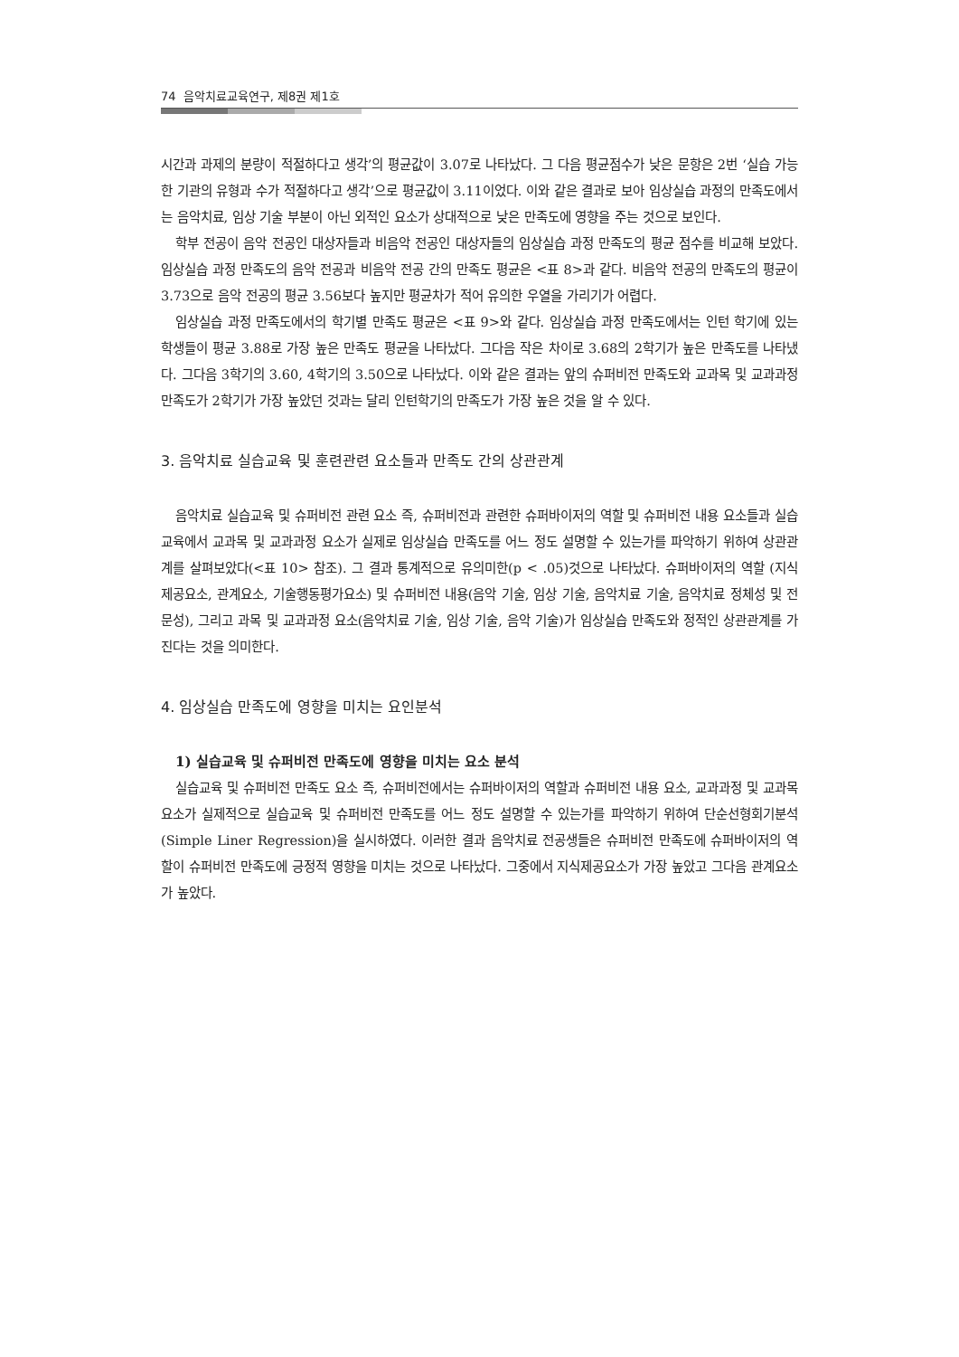74 음악치료교육연구, 제8권 제1호
시간과 과제의 분량이 적절하다고 생각’의 평균값이 3.07로 나타났다. 그 다음 평균점수가 낮은 문항은 2번 ‘실습 가능한 기관의 유형과 수가 적절하다고 생각’으로 평균값이 3.11이었다. 이와 같은 결과로 보아 임상실습 과정의 만족도에서는 음악치료, 임상 기술 부분이 아닌 외적인 요소가 상대적으로 낮은 만족도에 영향을 주는 것으로 보인다.
학부 전공이 음악 전공인 대상자들과 비음악 전공인 대상자들의 임상실습 과정 만족도의 평균 점수를 비교해 보았다. 임상실습 과정 만족도의 음악 전공과 비음악 전공 간의 만족도 평균은 <표 8>과 같다. 비음악 전공의 만족도의 평균이 3.73으로 음악 전공의 평균 3.56보다 높지만 평균차가 적어 유의한 우열을 가리기가 어렵다.
임상실습 과정 만족도에서의 학기별 만족도 평균은 <표 9>와 같다. 임상실습 과정 만족도에서는 인턴 학기에 있는 학생들이 평균 3.88로 가장 높은 만족도 평균을 나타났다. 그다음 작은 차이로 3.68의 2학기가 높은 만족도를 나타냈다. 그다음 3학기의 3.60, 4학기의 3.50으로 나타났다. 이와 같은 결과는 앞의 슈퍼비전 만족도와 교과목 및 교과과정 만족도가 2학기가 가장 높았던 것과는 달리 인턴학기의 만족도가 가장 높은 것을 알 수 있다.
3. 음악치료 실습교육 및 훈련관련 요소들과 만족도 간의 상관관계
음악치료 실습교육 및 슈퍼비전 관련 요소 즉, 슈퍼비전과 관련한 슈퍼바이저의 역할 및 슈퍼비전 내용 요소들과 실습교육에서 교과목 및 교과과정 요소가 실제로 임상실습 만족도를 어느 정도 설명할 수 있는가를 파악하기 위하여 상관관계를 살펴보았다(<표 10> 참조). 그 결과 통계적으로 유의미한(p < .05)것으로 나타났다. 슈퍼바이저의 역할 (지식 제공요소, 관계요소, 기술행동평가요소) 및 슈퍼비전 내용(음악 기술, 임상 기술, 음악치료 기술, 음악치료 정체성 및 전문성), 그리고 과목 및 교과과정 요소(음악치료 기술, 임상 기술, 음악 기술)가 임상실습 만족도와 정적인 상관관계를 가진다는 것을 의미한다.
4. 임상실습 만족도에 영향을 미치는 요인분석
1) 실습교육 및 슈퍼비전 만족도에 영향을 미치는 요소 분석
실습교육 및 슈퍼비전 만족도 요소 즉, 슈퍼비전에서는 슈퍼바이저의 역할과 슈퍼비전 내용 요소, 교과과정 및 교과목 요소가 실제적으로 실습교육 및 슈퍼비전 만족도를 어느 정도 설명할 수 있는가를 파악하기 위하여 단순선형회기분석(Simple Liner Regression)을 실시하였다. 이러한 결과 음악치료 전공생들은 슈퍼비전 만족도에 슈퍼바이저의 역할이 슈퍼비전 만족도에 긍정적 영향을 미치는 것으로 나타났다. 그중에서 지식제공요소가 가장 높았고 그다음 관계요소가 높았다.